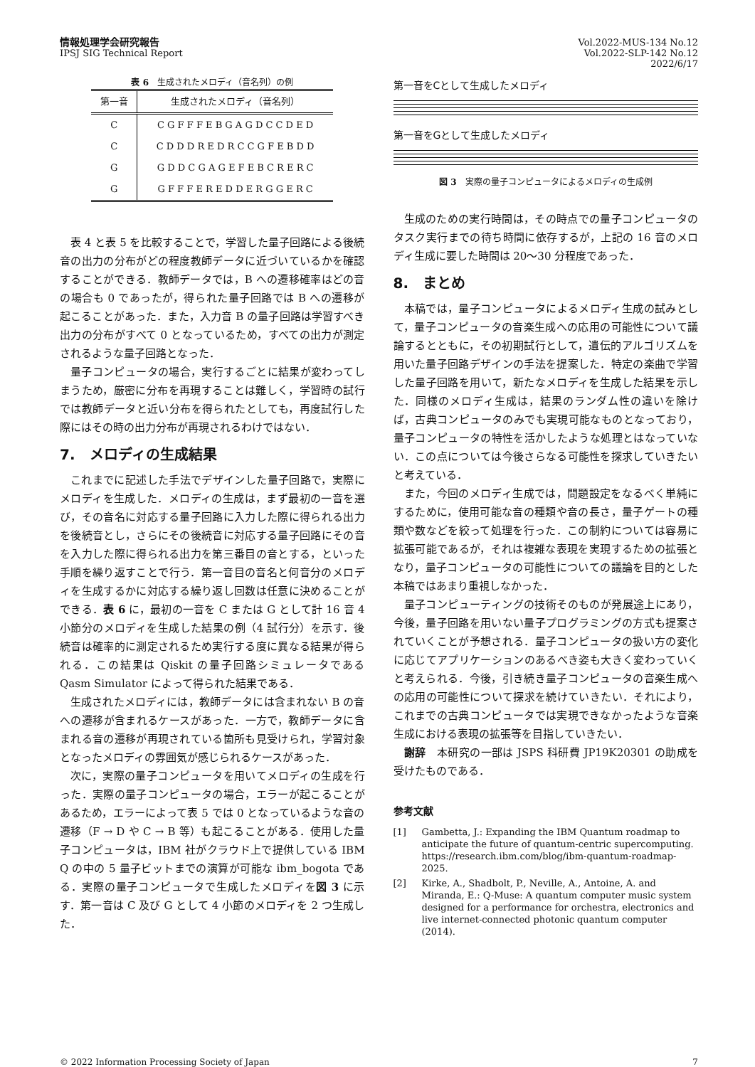情報処理学会研究報告
IPSJ SIG Technical Report
Vol.2022-MUS-134 No.12
Vol.2022-SLP-142 No.12
2022/6/17
表 6　生成されたメロディ（音名列）の例
| 第一音 | 生成されたメロディ（音名列） |
| --- | --- |
| C | C G F F F E B G A G D C C D E D |
| C | C D D D R E D R C C G F E B D D |
| G | G D D C G A G E F E B C R E R C |
| G | G F F F E R E D D E R G G E R C |
表 4 と表 5 を比較することで，学習した量子回路による後続音の出力の分布がどの程度教師データに近づいているかを確認することができる．教師データでは，B への遷移確率はどの音の場合も 0 であったが，得られた量子回路では B への遷移が起こることがあった．また，入力音 B の量子回路は学習すべき出力の分布がすべて 0 となっているため，すべての出力が測定されるような量子回路となった．
量子コンピュータの場合，実行するごとに結果が変わってしまうため，厳密に分布を再現することは難しく，学習時の試行では教師データと近い分布を得られたとしても，再度試行した際にはその時の出力分布が再現されるわけではない．
7.　メロディの生成結果
これまでに記述した手法でデザインした量子回路で，実際にメロディを生成した．メロディの生成は，まず最初の一音を選び，その音名に対応する量子回路に入力した際に得られる出力を後続音とし，さらにその後続音に対応する量子回路にその音を入力した際に得られる出力を第三番目の音とする，といった手順を繰り返すことで行う．第一音目の音名と何音分のメロディを生成するかに対応する繰り返し回数は任意に決めることができる．表 6 に，最初の一音を C または G として計 16 音 4 小節分のメロディを生成した結果の例（4 試行分）を示す．後続音は確率的に測定されるため実行する度に異なる結果が得られる．この結果は Qiskit の量子回路シミュレータである Qasm Simulator によって得られた結果である．
生成されたメロディには，教師データには含まれない B の音への遷移が含まれるケースがあった．一方で，教師データに含まれる音の遷移が再現されている箇所も見受けられ，学習対象となったメロディの雰囲気が感じられるケースがあった．
次に，実際の量子コンピュータを用いてメロディの生成を行った．実際の量子コンピュータの場合，エラーが起こることがあるため，エラーによって表 5 では 0 となっているような音の遷移（F → D や C → B 等）も起こることがある．使用した量子コンピュータは，IBM 社がクラウド上で提供している IBM Q の中の 5 量子ビットまでの演算が可能な ibm_bogota である．実際の量子コンピュータで生成したメロディを図 3 に示す．第一音は C 及び G として 4 小節のメロディを 2 つ生成した．
第一音をCとして生成したメロディ
第一音をGとして生成したメロディ
図 3　実際の量子コンピュータによるメロディの生成例
生成のための実行時間は，その時点での量子コンピュータのタスク実行までの待ち時間に依存するが，上記の 16 音のメロディ生成に要した時間は 20〜30 分程度であった．
8.　まとめ
本稿では，量子コンピュータによるメロディ生成の試みとして，量子コンピュータの音楽生成への応用の可能性について議論するとともに，その初期試行として，遺伝的アルゴリズムを用いた量子回路デザインの手法を提案した．特定の楽曲で学習した量子回路を用いて，新たなメロディを生成した結果を示した．同様のメロディ生成は，結果のランダム性の違いを除けば，古典コンピュータのみでも実現可能なものとなっており，量子コンピュータの特性を活かしたような処理とはなっていない．この点については今後さらなる可能性を探求していきたいと考えている．
また，今回のメロディ生成では，問題設定をなるべく単純にするために，使用可能な音の種類や音の長さ，量子ゲートの種類や数などを絞って処理を行った．この制約については容易に拡張可能であるが，それは複雑な表現を実現するための拡張となり，量子コンピュータの可能性についての議論を目的とした本稿ではあまり重視しなかった．
量子コンピューティングの技術そのものが発展途上にあり，今後，量子回路を用いない量子プログラミングの方式も提案されていくことが予想される．量子コンピュータの扱い方の変化に応じてアプリケーションのあるべき姿も大きく変わっていくと考えられる．今後，引き続き量子コンピュータの音楽生成への応用の可能性について探求を続けていきたい．それにより，これまでの古典コンピュータでは実現できなかったような音楽生成における表現の拡張等を目指していきたい．
謝辞　本研究の一部は JSPS 科研費 JP19K20301 の助成を受けたものである．
参考文献
[1] Gambetta, J.: Expanding the IBM Quantum roadmap to anticipate the future of quantum-centric supercomputing. https://research.ibm.com/blog/ibm-quantum-roadmap-2025.
[2] Kirke, A., Shadbolt, P., Neville, A., Antoine, A. and Miranda, E.: Q-Muse: A quantum computer music system designed for a performance for orchestra, electronics and live internet-connected photonic quantum computer (2014).
© 2022 Information Processing Society of Japan 7